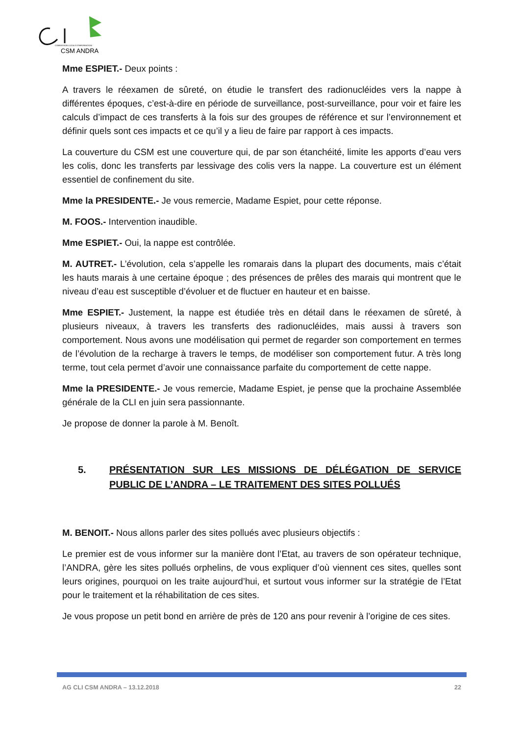COMMISSION LOCALE D'INFORMATION
CSM ANDRA
Mme ESPIET.- Deux points :
A travers le réexamen de sûreté, on étudie le transfert des radionucléides vers la nappe à différentes époques, c’est-à-dire en période de surveillance, post-surveillance, pour voir et faire les calculs d’impact de ces transferts à la fois sur des groupes de référence et sur l’environnement et définir quels sont ces impacts et ce qu’il y a lieu de faire par rapport à ces impacts.
La couverture du CSM est une couverture qui, de par son étanchéité, limite les apports d’eau vers les colis, donc les transferts par lessivage des colis vers la nappe. La couverture est un élément essentiel de confinement du site.
Mme la PRESIDENTE.- Je vous remercie, Madame Espiet, pour cette réponse.
M. FOOS.- Intervention inaudible.
Mme ESPIET.- Oui, la nappe est contrôlée.
M. AUTRET.- L’évolution, cela s’appelle les romarais dans la plupart des documents, mais c’était les hauts marais à une certaine époque ; des présences de prêles des marais qui montrent que le niveau d’eau est susceptible d’évoluer et de fluctuer en hauteur et en baisse.
Mme ESPIET.- Justement, la nappe est étudiée très en détail dans le réexamen de sûreté, à plusieurs niveaux, à travers les transferts des radionucléides, mais aussi à travers son comportement. Nous avons une modélisation qui permet de regarder son comportement en termes de l’évolution de la recharge à travers le temps, de modéliser son comportement futur. A très long terme, tout cela permet d’avoir une connaissance parfaite du comportement de cette nappe.
Mme la PRESIDENTE.- Je vous remercie, Madame Espiet, je pense que la prochaine Assemblée générale de la CLI en juin sera passionnante.
Je propose de donner la parole à M. Benoît.
5. PRÉSENTATION SUR LES MISSIONS DE DÉLÉGATION DE SERVICE PUBLIC DE L’ANDRA – LE TRAITEMENT DES SITES POLLUÉS
M. BENOIT.- Nous allons parler des sites pollués avec plusieurs objectifs :
Le premier est de vous informer sur la manière dont l’Etat, au travers de son opérateur technique, l’ANDRA, gère les sites pollués orphelins, de vous expliquer d’où viennent ces sites, quelles sont leurs origines, pourquoi on les traite aujourd’hui, et surtout vous informer sur la stratégie de l’Etat pour le traitement et la réhabilitation de ces sites.
Je vous propose un petit bond en arrière de près de 120 ans pour revenir à l’origine de ces sites.
AG CLI CSM ANDRA – 13.12.2018 22